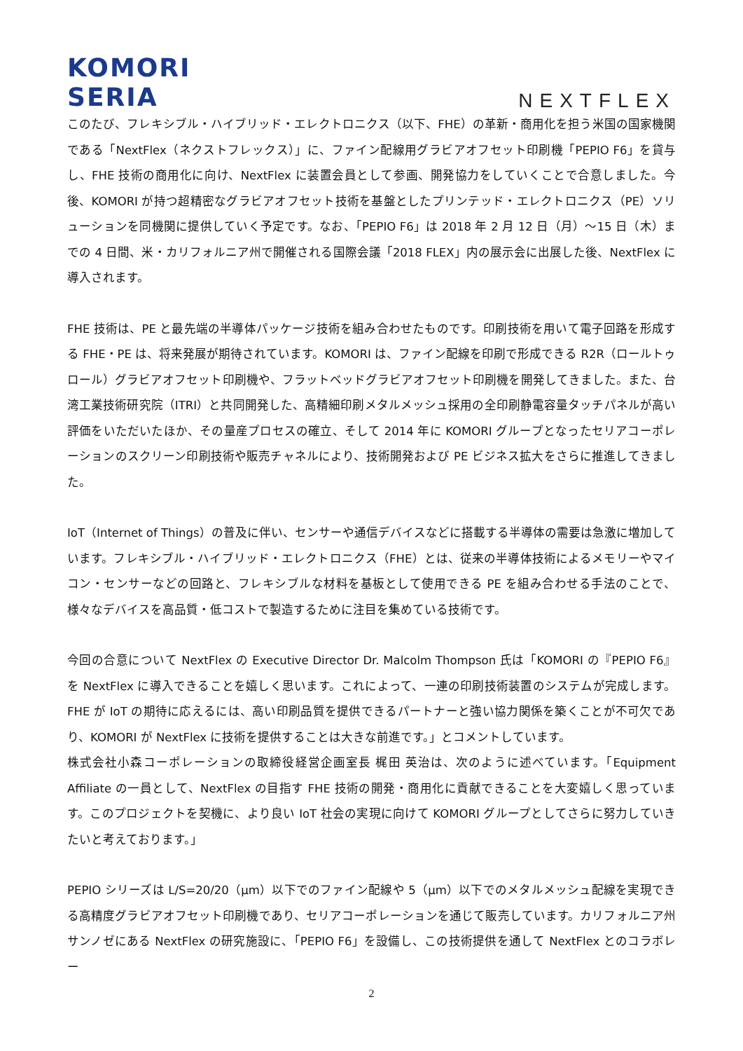KOMORI
SERIA
NEXTFLEX
このたび、フレキシブル・ハイブリッド・エレクトロニクス（以下、FHE）の革新・商用化を担う米国の国家機関である「NextFlex（ネクストフレックス）」に、ファイン配線用グラビアオフセット印刷機「PEPIO F6」を貸与し、FHE 技術の商用化に向け、NextFlex に装置会員として参画、開発協力をしていくことで合意しました。今後、KOMORI が持つ超精密なグラビアオフセット技術を基盤としたプリンテッド・エレクトロニクス（PE）ソリューションを同機関に提供していく予定です。なお、「PEPIO F6」は 2018 年 2 月 12 日（月）～15 日（木）までの 4 日間、米・カリフォルニア州で開催される国際会議「2018 FLEX」内の展示会に出展した後、NextFlex に導入されます。
FHE 技術は、PE と最先端の半導体パッケージ技術を組み合わせたものです。印刷技術を用いて電子回路を形成する FHE・PE は、将来発展が期待されています。KOMORI は、ファイン配線を印刷で形成できる R2R（ロールトゥロール）グラビアオフセット印刷機や、フラットベッドグラビアオフセット印刷機を開発してきました。また、台湾工業技術研究院（ITRI）と共同開発した、高精細印刷メタルメッシュ採用の全印刷静電容量タッチパネルが高い評価をいただいたほか、その量産プロセスの確立、そして 2014 年に KOMORI グループとなったセリアコーポレーションのスクリーン印刷技術や販売チャネルにより、技術開発および PE ビジネス拡大をさらに推進してきました。
IoT（Internet of Things）の普及に伴い、センサーや通信デバイスなどに搭載する半導体の需要は急激に増加しています。フレキシブル・ハイブリッド・エレクトロニクス（FHE）とは、従来の半導体技術によるメモリーやマイコン・センサーなどの回路と、フレキシブルな材料を基板として使用できる PE を組み合わせる手法のことで、様々なデバイスを高品質・低コストで製造するために注目を集めている技術です。
今回の合意について NextFlex の Executive Director Dr. Malcolm Thompson 氏は「KOMORI の『PEPIO F6』を NextFlex に導入できることを嬉しく思います。これによって、一連の印刷技術装置のシステムが完成します。FHE が IoT の期待に応えるには、高い印刷品質を提供できるパートナーと強い協力関係を築くことが不可欠であり、KOMORI が NextFlex に技術を提供することは大きな前進です。」とコメントしています。
株式会社小森コーポレーションの取締役経営企画室長 梶田 英治は、次のように述べています。「Equipment Affiliate の一員として、NextFlex の目指す FHE 技術の開発・商用化に貢献できることを大変嬉しく思っています。このプロジェクトを契機に、より良い IoT 社会の実現に向けて KOMORI グループとしてさらに努力していきたいと考えております。」
PEPIO シリーズは L/S=20/20（μm）以下でのファイン配線や 5（μm）以下でのメタルメッシュ配線を実現できる高精度グラビアオフセット印刷機であり、セリアコーポレーションを通じて販売しています。カリフォルニア州サンノゼにある NextFlex の研究施設に、「PEPIO F6」を設備し、この技術提供を通して NextFlex とのコラボレー
2